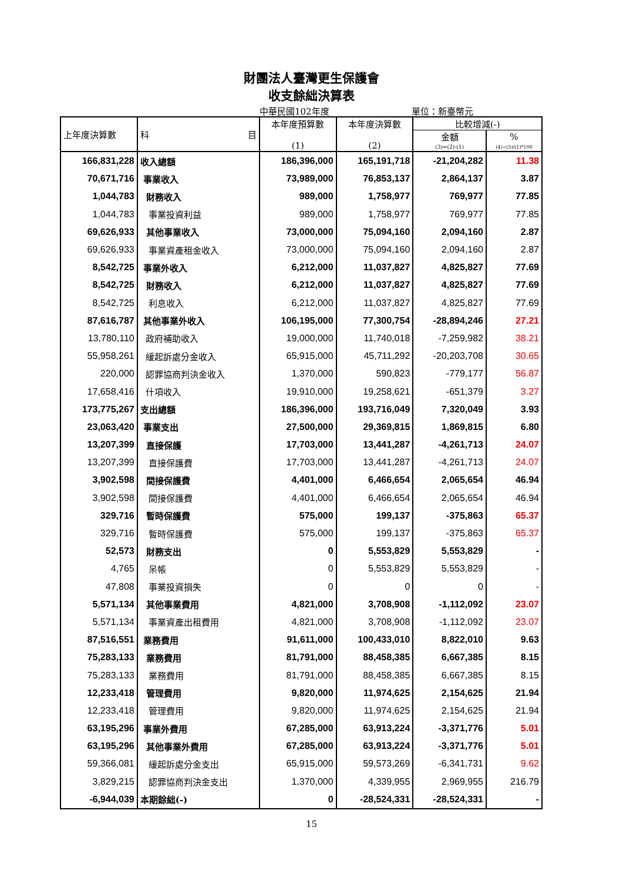財團法人臺灣更生保護會
收支餘絀決算表
中華民國102年度 單位：新臺幣元
| 上年度決算數 | 科 目 | 本年度預算數 (1) | 本年度決算數 (2) | 比較增減(-) | |
| --- | --- | --- | --- | --- | --- |
| | | | | 金額 | % |
| | | | | (3)=(2)-(1) | (4)=(3)/(1)*100 |
| 166,831,228 | 收入總額 | 186,396,000 | 165,191,718 | -21,204,282 | 11.38 |
| 70,671,716 | 事業收入 | 73,989,000 | 76,853,137 | 2,864,137 | 3.87 |
| 1,044,783 | 財務收入 | 989,000 | 1,758,977 | 769,977 | 77.85 |
| 1,044,783 | 事業投資利益 | 989,000 | 1,758,977 | 769,977 | 77.85 |
| 69,626,933 | 其他事業收入 | 73,000,000 | 75,094,160 | 2,094,160 | 2.87 |
| 69,626,933 | 事業資產租金收入 | 73,000,000 | 75,094,160 | 2,094,160 | 2.87 |
| 8,542,725 | 事業外收入 | 6,212,000 | 11,037,827 | 4,825,827 | 77.69 |
| 8,542,725 | 財務收入 | 6,212,000 | 11,037,827 | 4,825,827 | 77.69 |
| 8,542,725 | 利息收入 | 6,212,000 | 11,037,827 | 4,825,827 | 77.69 |
| 87,616,787 | 其他事業外收入 | 106,195,000 | 77,300,754 | -28,894,246 | 27.21 |
| 13,780,110 | 政府補助收入 | 19,000,000 | 11,740,018 | -7,259,982 | 38.21 |
| 55,958,261 | 緩起訴處分金收入 | 65,915,000 | 45,711,292 | -20,203,708 | 30.65 |
| 220,000 | 認罪協商判決金收入 | 1,370,000 | 590,823 | -779,177 | 56.87 |
| 17,658,416 | 什項收入 | 19,910,000 | 19,258,621 | -651,379 | 3.27 |
| 173,775,267 | 支出總額 | 186,396,000 | 193,716,049 | 7,320,049 | 3.93 |
| 23,063,420 | 事業支出 | 27,500,000 | 29,369,815 | 1,869,815 | 6.80 |
| 13,207,399 | 直接保護 | 17,703,000 | 13,441,287 | -4,261,713 | 24.07 |
| 13,207,399 | 直接保護費 | 17,703,000 | 13,441,287 | -4,261,713 | 24.07 |
| 3,902,598 | 間接保護費 | 4,401,000 | 6,466,654 | 2,065,654 | 46.94 |
| 3,902,598 | 間接保護費 | 4,401,000 | 6,466,654 | 2,065,654 | 46.94 |
| 329,716 | 暫時保護費 | 575,000 | 199,137 | -375,863 | 65.37 |
| 329,716 | 暫時保護費 | 575,000 | 199,137 | -375,863 | 65.37 |
| 52,573 | 財務支出 | 0 | 5,553,829 | 5,553,829 | - |
| 4,765 | 呆帳 | 0 | 5,553,829 | 5,553,829 | - |
| 47,808 | 事業投資損失 | 0 | 0 | 0 | - |
| 5,571,134 | 其他事業費用 | 4,821,000 | 3,708,908 | -1,112,092 | 23.07 |
| 5,571,134 | 事業資產出租費用 | 4,821,000 | 3,708,908 | -1,112,092 | 23.07 |
| 87,516,551 | 業務費用 | 91,611,000 | 100,433,010 | 8,822,010 | 9.63 |
| 75,283,133 | 業務費用 | 81,791,000 | 88,458,385 | 6,667,385 | 8.15 |
| 75,283,133 | 業務費用 | 81,791,000 | 88,458,385 | 6,667,385 | 8.15 |
| 12,233,418 | 管理費用 | 9,820,000 | 11,974,625 | 2,154,625 | 21.94 |
| 12,233,418 | 管理費用 | 9,820,000 | 11,974,625 | 2,154,625 | 21.94 |
| 63,195,296 | 事業外費用 | 67,285,000 | 63,913,224 | -3,371,776 | 5.01 |
| 63,195,296 | 其他事業外費用 | 67,285,000 | 63,913,224 | -3,371,776 | 5.01 |
| 59,366,081 | 緩起訴處分金支出 | 65,915,000 | 59,573,269 | -6,341,731 | 9.62 |
| 3,829,215 | 認罪協商判決金支出 | 1,370,000 | 4,339,955 | 2,969,955 | 216.79 |
| -6,944,039 | 本期餘絀(-) | 0 | -28,524,331 | -28,524,331 | - |
15